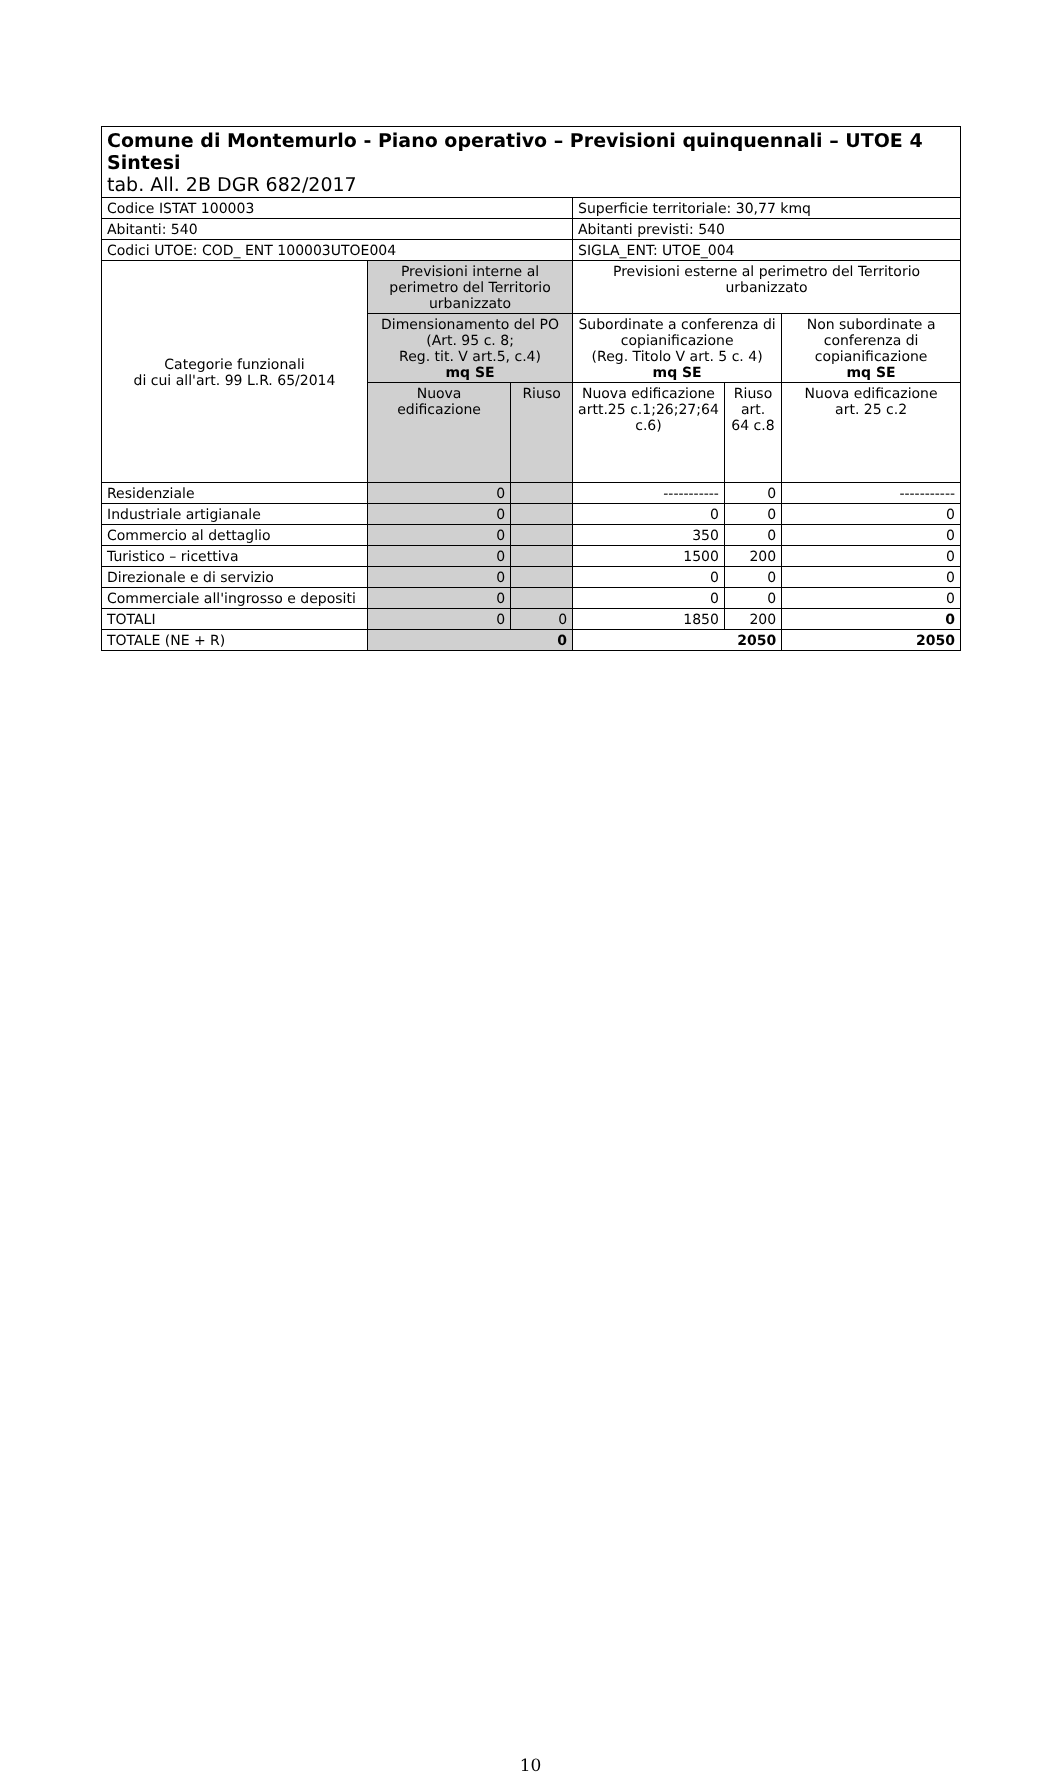| Comune di Montemurlo - Piano operativo – Previsioni quinquennali – UTOE 4 Sintesi tab. All. 2B DGR 682/2017 | | | | | |
| Codice ISTAT 100003 | | | Superficie territoriale: 30,77 kmq | | |
| Abitanti: 540 | | | Abitanti previsti: 540 | | |
| Codici UTOE: COD_ ENT 100003UTOE004 | | | SIGLA_ENT: UTOE_004 | | |
| Categorie funzionali di cui all'art. 99 L.R. 65/2014 | Previsioni interne al perimetro del Territorio urbanizzato | | Previsioni esterne al perimetro del Territorio urbanizzato | | |
| | Dimensionamento del PO (Art. 95 c. 8; Reg. tit. V art.5, c.4) mq SE | | Subordinate a conferenza di copianificazione (Reg. Titolo V art. 5 c. 4) mq SE | | Non subordinate a conferenza di copianificazione mq SE |
| | Nuova edificazione | Riuso | Nuova edificazione artt.25 c.1;26;27;64 c.6) | Riuso art. 64 c.8 | Nuova edificazione art. 25 c.2 |
| Residenziale | 0 | | ----------- | 0 | ----------- |
| Industriale artigianale | 0 | | 0 | 0 | 0 |
| Commercio al dettaglio | 0 | | 350 | 0 | 0 |
| Turistico – ricettiva | 0 | | 1500 | 200 | 0 |
| Direzionale e di servizio | 0 | | 0 | 0 | 0 |
| Commerciale all'ingrosso e depositi | 0 | | 0 | 0 | 0 |
| TOTALI | 0 | 0 | 1850 | 200 | 0 |
| TOTALE (NE + R) | 0 | | 2050 | | 2050 |
10